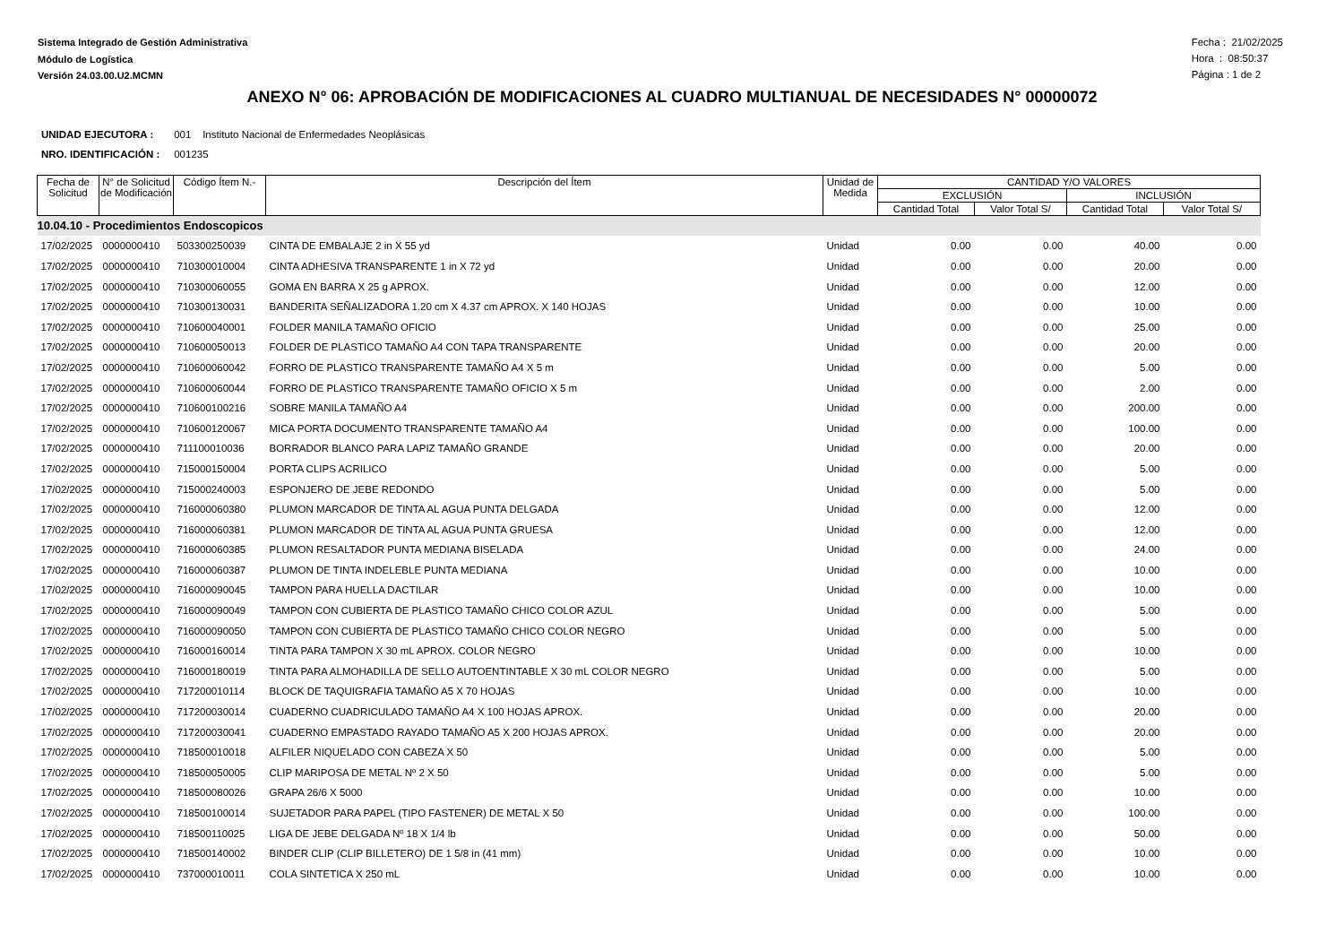Sistema Integrado de Gestión Administrativa
Módulo de Logística
Versión 24.03.00.U2.MCMN
Fecha : 21/02/2025
Hora : 08:50:37
Página : 1 de 2
ANEXO N° 06: APROBACIÓN DE MODIFICACIONES AL CUADRO MULTIANUAL DE NECESIDADES N° 00000072
UNIDAD EJECUTORA : 001 Instituto Nacional de Enfermedades Neoplásicas
NRO. IDENTIFICACIÓN : 001235
| Fecha de Solicitud | N° de Solicitud de Modificación | Código Ítem N.- | Descripción del Ítem | Unidad de Medida | CANTIDAD Y/O VALORES | | | |
| --- | --- | --- | --- | --- | --- | --- | --- | --- |
| | | | | | EXCLUSIÓN | | INCLUSIÓN | |
| | | | | | Cantidad Total | Valor Total S/ | Cantidad Total | Valor Total S/ |
| 10.04.10 - Procedimientos Endoscopicos | | | | | | | | |
| 17/02/2025 | 0000000410 | 503300250039 | CINTA DE EMBALAJE 2 in X 55 yd | Unidad | 0.00 | 0.00 | 40.00 | 0.00 |
| 17/02/2025 | 0000000410 | 710300010004 | CINTA ADHESIVA TRANSPARENTE 1 in X 72 yd | Unidad | 0.00 | 0.00 | 20.00 | 0.00 |
| 17/02/2025 | 0000000410 | 710300060055 | GOMA EN BARRA X 25 g APROX. | Unidad | 0.00 | 0.00 | 12.00 | 0.00 |
| 17/02/2025 | 0000000410 | 710300130031 | BANDERITA SEÑALIZADORA 1.20 cm X 4.37 cm APROX. X 140 HOJAS | Unidad | 0.00 | 0.00 | 10.00 | 0.00 |
| 17/02/2025 | 0000000410 | 710600040001 | FOLDER MANILA TAMAÑO OFICIO | Unidad | 0.00 | 0.00 | 25.00 | 0.00 |
| 17/02/2025 | 0000000410 | 710600050013 | FOLDER DE PLASTICO TAMAÑO A4 CON TAPA TRANSPARENTE | Unidad | 0.00 | 0.00 | 20.00 | 0.00 |
| 17/02/2025 | 0000000410 | 710600060042 | FORRO DE PLASTICO TRANSPARENTE TAMAÑO A4 X 5 m | Unidad | 0.00 | 0.00 | 5.00 | 0.00 |
| 17/02/2025 | 0000000410 | 710600060044 | FORRO DE PLASTICO TRANSPARENTE TAMAÑO OFICIO X 5 m | Unidad | 0.00 | 0.00 | 2.00 | 0.00 |
| 17/02/2025 | 0000000410 | 710600100216 | SOBRE MANILA TAMAÑO A4 | Unidad | 0.00 | 0.00 | 200.00 | 0.00 |
| 17/02/2025 | 0000000410 | 710600120067 | MICA PORTA DOCUMENTO TRANSPARENTE TAMAÑO A4 | Unidad | 0.00 | 0.00 | 100.00 | 0.00 |
| 17/02/2025 | 0000000410 | 711100010036 | BORRADOR BLANCO PARA LAPIZ TAMAÑO GRANDE | Unidad | 0.00 | 0.00 | 20.00 | 0.00 |
| 17/02/2025 | 0000000410 | 715000150004 | PORTA CLIPS ACRILICO | Unidad | 0.00 | 0.00 | 5.00 | 0.00 |
| 17/02/2025 | 0000000410 | 715000240003 | ESPONJERO DE JEBE REDONDO | Unidad | 0.00 | 0.00 | 5.00 | 0.00 |
| 17/02/2025 | 0000000410 | 716000060380 | PLUMON MARCADOR DE TINTA AL AGUA PUNTA DELGADA | Unidad | 0.00 | 0.00 | 12.00 | 0.00 |
| 17/02/2025 | 0000000410 | 716000060381 | PLUMON MARCADOR DE TINTA AL AGUA PUNTA GRUESA | Unidad | 0.00 | 0.00 | 12.00 | 0.00 |
| 17/02/2025 | 0000000410 | 716000060385 | PLUMON RESALTADOR PUNTA MEDIANA BISELADA | Unidad | 0.00 | 0.00 | 24.00 | 0.00 |
| 17/02/2025 | 0000000410 | 716000060387 | PLUMON DE TINTA INDELEBLE PUNTA MEDIANA | Unidad | 0.00 | 0.00 | 10.00 | 0.00 |
| 17/02/2025 | 0000000410 | 716000090045 | TAMPON PARA HUELLA DACTILAR | Unidad | 0.00 | 0.00 | 10.00 | 0.00 |
| 17/02/2025 | 0000000410 | 716000090049 | TAMPON CON CUBIERTA DE PLASTICO TAMAÑO CHICO COLOR AZUL | Unidad | 0.00 | 0.00 | 5.00 | 0.00 |
| 17/02/2025 | 0000000410 | 716000090050 | TAMPON CON CUBIERTA DE PLASTICO TAMAÑO CHICO COLOR NEGRO | Unidad | 0.00 | 0.00 | 5.00 | 0.00 |
| 17/02/2025 | 0000000410 | 716000160014 | TINTA PARA TAMPON X 30 mL APROX. COLOR NEGRO | Unidad | 0.00 | 0.00 | 10.00 | 0.00 |
| 17/02/2025 | 0000000410 | 716000180019 | TINTA PARA ALMOHADILLA DE SELLO AUTOENTINTABLE X 30 mL COLOR NEGRO | Unidad | 0.00 | 0.00 | 5.00 | 0.00 |
| 17/02/2025 | 0000000410 | 717200010114 | BLOCK DE TAQUIGRAFIA TAMAÑO A5 X 70 HOJAS | Unidad | 0.00 | 0.00 | 10.00 | 0.00 |
| 17/02/2025 | 0000000410 | 717200030014 | CUADERNO CUADRICULADO TAMAÑO A4 X 100 HOJAS APROX. | Unidad | 0.00 | 0.00 | 20.00 | 0.00 |
| 17/02/2025 | 0000000410 | 717200030041 | CUADERNO EMPASTADO RAYADO TAMAÑO A5 X 200 HOJAS APROX. | Unidad | 0.00 | 0.00 | 20.00 | 0.00 |
| 17/02/2025 | 0000000410 | 718500010018 | ALFILER NIQUELADO CON CABEZA X 50 | Unidad | 0.00 | 0.00 | 5.00 | 0.00 |
| 17/02/2025 | 0000000410 | 718500050005 | CLIP MARIPOSA DE METAL Nº 2 X 50 | Unidad | 0.00 | 0.00 | 5.00 | 0.00 |
| 17/02/2025 | 0000000410 | 718500080026 | GRAPA 26/6 X 5000 | Unidad | 0.00 | 0.00 | 10.00 | 0.00 |
| 17/02/2025 | 0000000410 | 718500100014 | SUJETADOR PARA PAPEL (TIPO FASTENER) DE METAL X 50 | Unidad | 0.00 | 0.00 | 100.00 | 0.00 |
| 17/02/2025 | 0000000410 | 718500110025 | LIGA DE JEBE DELGADA Nº 18 X 1/4 lb | Unidad | 0.00 | 0.00 | 50.00 | 0.00 |
| 17/02/2025 | 0000000410 | 718500140002 | BINDER CLIP (CLIP BILLETERO) DE 1 5/8 in (41 mm) | Unidad | 0.00 | 0.00 | 10.00 | 0.00 |
| 17/02/2025 | 0000000410 | 737000010011 | COLA SINTETICA X 250 mL | Unidad | 0.00 | 0.00 | 10.00 | 0.00 |